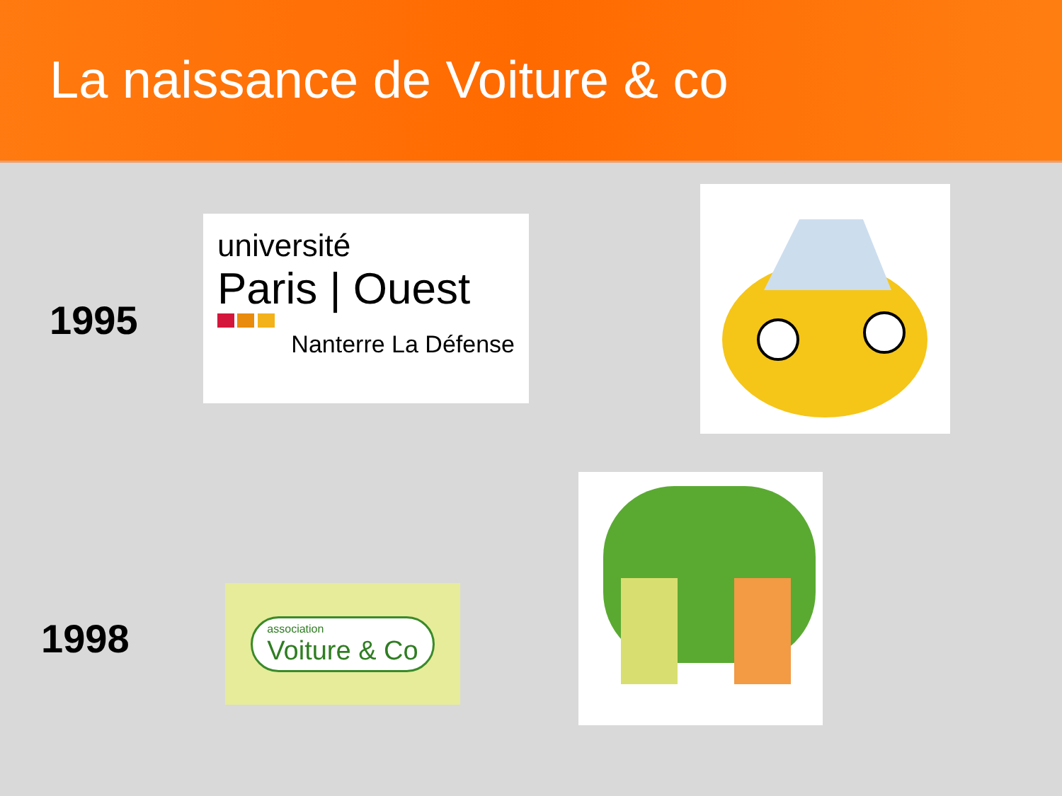La naissance de Voiture & co
1995
université
Paris | Ouest
Nanterre La Défense
1998
association
Voiture & Co